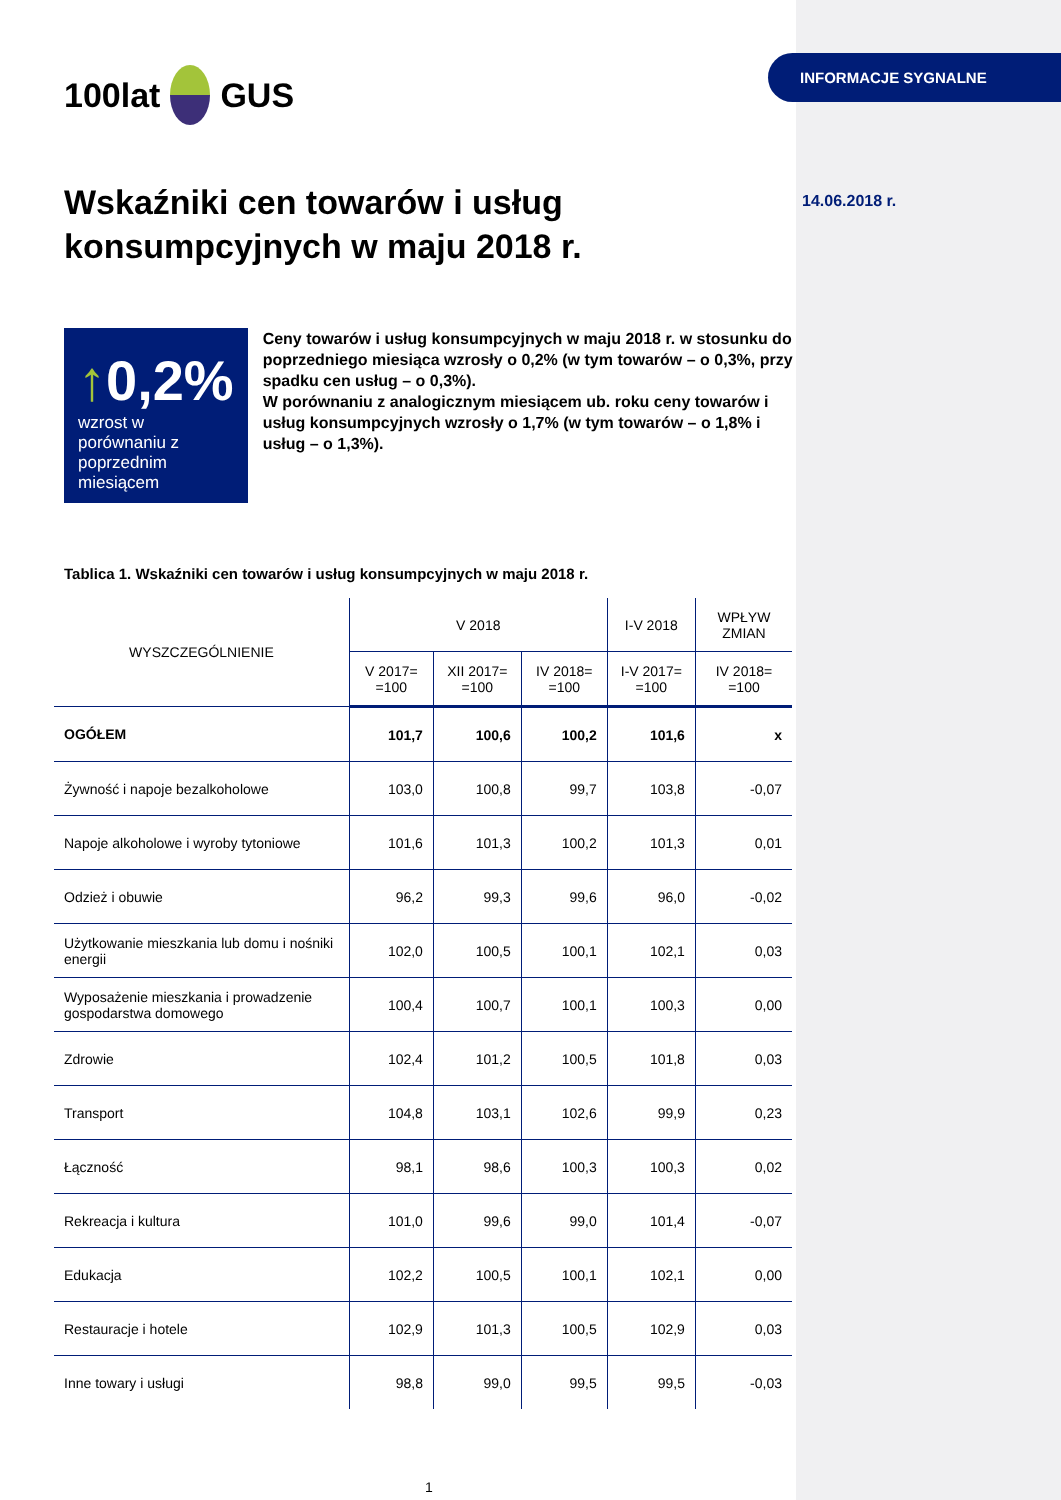100lat
GUS
Wskaźniki cen towarów i usług konsumpcyjnych w maju 2018 r.
↑0,2%
wzrost w porównaniu z poprzednim miesiącem
Ceny towarów i usług konsumpcyjnych w maju 2018 r. w stosunku do poprzedniego miesiąca wzrosły o 0,2% (w tym towarów – o 0,3%, przy spadku cen usług – o 0,3%).
W porównaniu z analogicznym miesiącem ub. roku ceny towarów i usług konsumpcyjnych wzrosły o 1,7% (w tym towarów – o 1,8% i usług – o 1,3%).
Tablica 1. Wskaźniki cen towarów i usług konsumpcyjnych w maju 2018 r.
| WYSZCZEGÓLNIENIE | V 2018 | | | I-V 2018 | WPŁYW ZMIAN |
| --- | --- | --- | --- | --- | --- |
| | V 2017= =100 | XII 2017= =100 | IV 2018= =100 | I-V 2017= =100 | IV 2018= =100 |
| OGÓŁEM | 101,7 | 100,6 | 100,2 | 101,6 | x |
| Żywność i napoje bezalkoholowe | 103,0 | 100,8 | 99,7 | 103,8 | -0,07 |
| Napoje alkoholowe i wyroby tytoniowe | 101,6 | 101,3 | 100,2 | 101,3 | 0,01 |
| Odzież i obuwie | 96,2 | 99,3 | 99,6 | 96,0 | -0,02 |
| Użytkowanie mieszkania lub domu i nośniki energii | 102,0 | 100,5 | 100,1 | 102,1 | 0,03 |
| Wyposażenie mieszkania i prowadzenie gospodarstwa domowego | 100,4 | 100,7 | 100,1 | 100,3 | 0,00 |
| Zdrowie | 102,4 | 101,2 | 100,5 | 101,8 | 0,03 |
| Transport | 104,8 | 103,1 | 102,6 | 99,9 | 0,23 |
| Łączność | 98,1 | 98,6 | 100,3 | 100,3 | 0,02 |
| Rekreacja i kultura | 101,0 | 99,6 | 99,0 | 101,4 | -0,07 |
| Edukacja | 102,2 | 100,5 | 100,1 | 102,1 | 0,00 |
| Restauracje i hotele | 102,9 | 101,3 | 100,5 | 102,9 | 0,03 |
| Inne towary i usługi | 98,8 | 99,0 | 99,5 | 99,5 | -0,03 |
1
INFORMACJE SYGNALNE
14.06.2018 r.